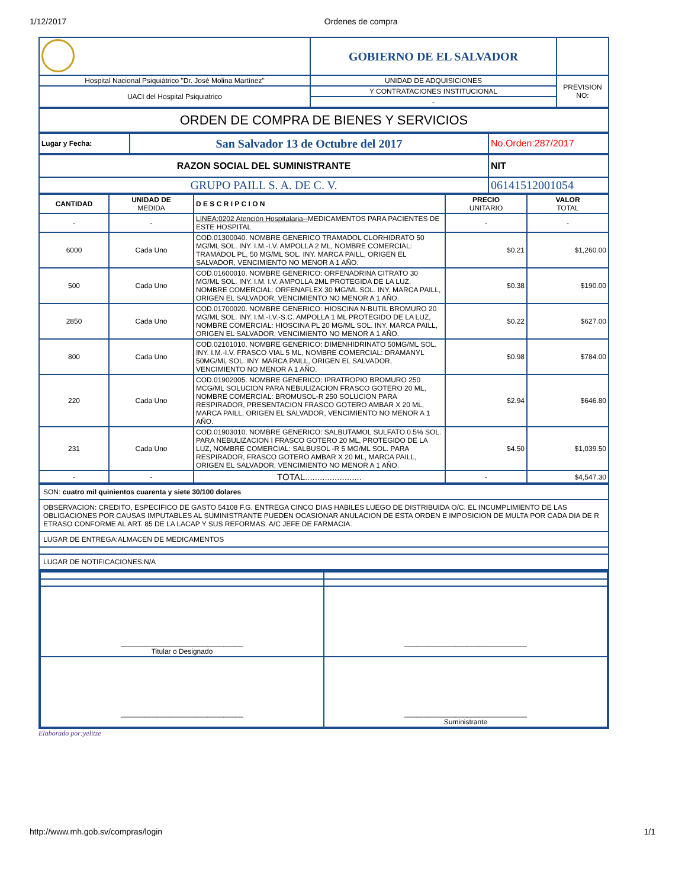1/12/2017 Ordenes de compra
| | GOBIERNO DE EL SALVADOR | |
| Hospital Nacional Psiquiátrico "Dr. José Molina Martínez" | UNIDAD DE ADQUISICIONES | PREVISION NO: |
| UACI del Hospital Psiquiatrico | Y CONTRATACIONES INSTITUCIONAL | |
| | - | |
| ORDEN DE COMPRA DE BIENES Y SERVICIOS |
| Lugar y Fecha: | San Salvador 13 de Octubre del 2017 | No.Orden:287/2017 |
| RAZON SOCIAL DEL SUMINISTRANTE | NIT |
| GRUPO PAILL S. A. DE C. V. | 06141512001054 |
| CANTIDAD | UNIDAD DE MEDIDA | D E S C R I P C I O N | PRECIO UNITARIO | VALOR TOTAL |
| --- | --- | --- | --- | --- |
| - | - | LINEA:0202 Atención Hospitalaria-- MEDICAMENTOS PARA PACIENTES DE ESTE HOSPITAL | - | - |
| 6000 | Cada Uno | COD.01300040. NOMBRE GENERICO TRAMADOL CLORHIDRATO 50 MG/ML SOL. INY. I.M.-I.V. AMPOLLA 2 ML, NOMBRE COMERCIAL: TRAMADOL PL, 50 MG/ML SOL. INY. MARCA PAILL, ORIGEN EL SALVADOR, VENCIMIENTO NO MENOR A 1 AÑO. | $0.21 | $1,260.00 |
| 500 | Cada Uno | COD.01600010. NOMBRE GENERICO: ORFENADRINA CITRATO 30 MG/ML SOL. INY. I.M. I.V. AMPOLLA 2ML PROTEGIDA DE LA LUZ. NOMBRE COMERCIAL: ORFENAFLEX 30 MG/ML SOL. INY. MARCA PAILL, ORIGEN EL SALVADOR, VENCIMIENTO NO MENOR A 1 AÑO. | $0.38 | $190.00 |
| 2850 | Cada Uno | COD.01700020. NOMBRE GENERICO: HIOSCINA N-BUTIL BROMURO 20 MG/ML SOL. INY. I.M.-I.V.-S.C. AMPOLLA 1 ML PROTEGIDO DE LA LUZ, NOMBRE COMERCIAL: HIOSCINA PL 20 MG/ML SOL. INY. MARCA PAILL, ORIGEN EL SALVADOR, VENCIMIENTO NO MENOR A 1 AÑO. | $0.22 | $627.00 |
| 800 | Cada Uno | COD.02101010. NOMBRE GENERICO: DIMENHIDRINATO 50MG/ML SOL. INY. I.M.-I.V. FRASCO VIAL 5 ML, NOMBRE COMERCIAL: DRAMANYL 50MG/ML SOL. INY. MARCA PAILL, ORIGEN EL SALVADOR, VENCIMIENTO NO MENOR A 1 AÑO. | $0.98 | $784.00 |
| 220 | Cada Uno | COD.01902005. NOMBRE GENERICO: IPRATROPIO BROMURO 250 MCG/ML SOLUCION PARA NEBULIZACION FRASCO GOTERO 20 ML, NOMBRE COMERCIAL: BROMUSOL-R 250 SOLUCION PARA RESPIRADOR, PRESENTACION FRASCO GOTERO AMBAR X 20 ML, MARCA PAILL, ORIGEN EL SALVADOR, VENCIMIENTO NO MENOR A 1 AÑO. | $2.94 | $646.80 |
| 231 | Cada Uno | COD.01903010. NOMBRE GENERICO: SALBUTAMOL SULFATO 0.5% SOL. PARA NEBULIZACION I FRASCO GOTERO 20 ML, PROTEGIDO DE LA LUZ, NOMBRE COMERCIAL: SALBUSOL -R 5 MG/ML SOL. PARA RESPIRADOR, FRASCO GOTERO AMBAR X 20 ML, MARCA PAILL, ORIGEN EL SALVADOR, VENCIMIENTO NO MENOR A 1 AÑO. | $4.50 | $1,039.50 |
| - | - | TOTAL....................... | - | $4,547.30 |
| SON: cuatro mil quinientos cuarenta y siete 30/100 dolares |
| OBSERVACION: CREDITO, ESPECIFICO DE GASTO 54108 F.G. ENTREGA CINCO DIAS HABILES LUEGO DE DISTRIBUIDA O/C. EL INCUMPLIMIENTO DE LAS OBLIGACIONES POR CAUSAS IMPUTABLES AL SUMINISTRANTE PUEDEN OCASIONAR ANULACION DE ESTA ORDEN E IMPOSICION DE MULTA POR CADA DIA DE R ETRASO CONFORME AL ART. 85 DE LA LACAP Y SUS REFORMAS. A/C JEFE DE FARMACIA. |
| LUGAR DE ENTREGA:ALMACEN DE MEDICAMENTOS |
| LUGAR DE NOTIFICACIONES:N/A |
| _______________________________ Titular o Designado | _______________________________ |
| _______________________________ | _______________________________ Suministrante |
Elaborado por:yelitze
http://www.mh.gob.sv/compras/login 1/1